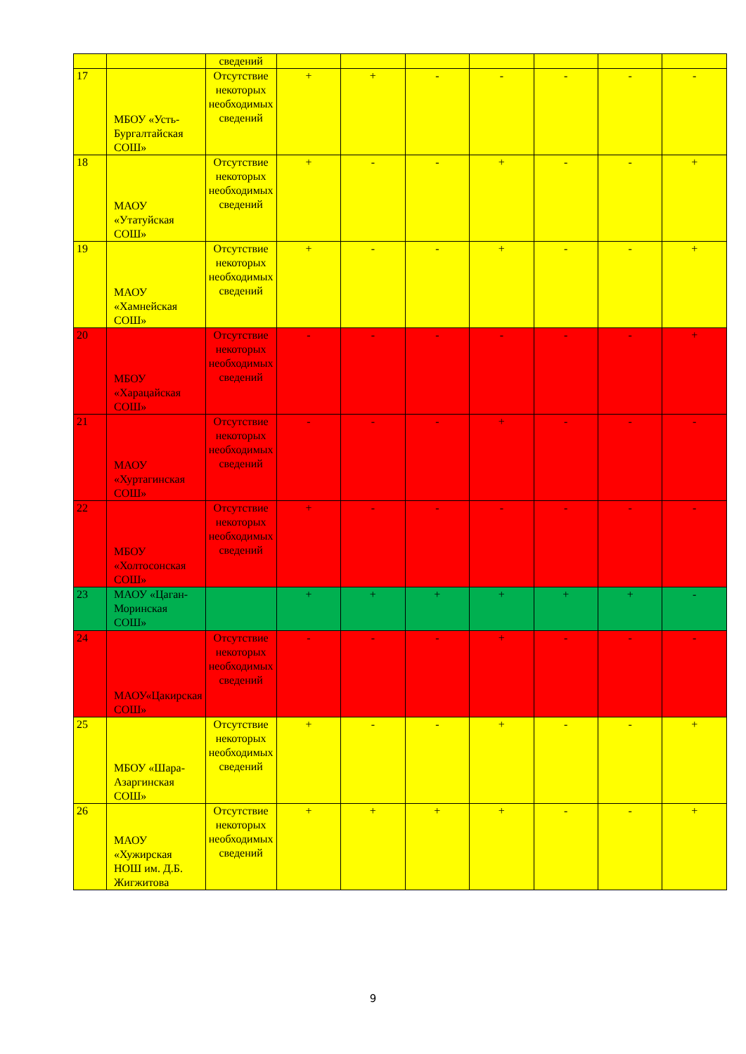| | | сведений | | | | | | | |
| 17 | МБОУ «Усть-Бургалтайская СОШ» | Отсутствие некоторых необходимых сведений | + | + | - | - | - | - | - |
| 18 | МАОУ «Утатуйская СОШ» | Отсутствие некоторых необходимых сведений | + | - | - | + | - | - | + |
| 19 | МАОУ «Хамнейская СОШ» | Отсутствие некоторых необходимых сведений | + | - | - | + | - | - | + |
| 20 | МБОУ «Харацайская СОШ» | Отсутствие некоторых необходимых сведений | - | - | - | - | - | - | + |
| 21 | МАОУ «Хуртагинская СОШ» | Отсутствие некоторых необходимых сведений | - | - | - | + | - | - | - |
| 22 | МБОУ «Холтосонская СОШ» | Отсутствие некоторых необходимых сведений | + | - | - | - | - | - | - |
| 23 | МАОУ «Цаган-Моринская СОШ» | | + | + | + | + | + | + | - |
| 24 | МАОУ«Цакирская СОШ» | Отсутствие некоторых необходимых сведений | - | - | - | + | - | - | - |
| 25 | МБОУ «Шара-Азаргинская СОШ» | Отсутствие некоторых необходимых сведений | + | - | - | + | - | - | + |
| 26 | МАОУ «Хужирская НОШ им. Д.Б. Жигжитова | Отсутствие некоторых необходимых сведений | + | + | + | + | - | - | + |
9